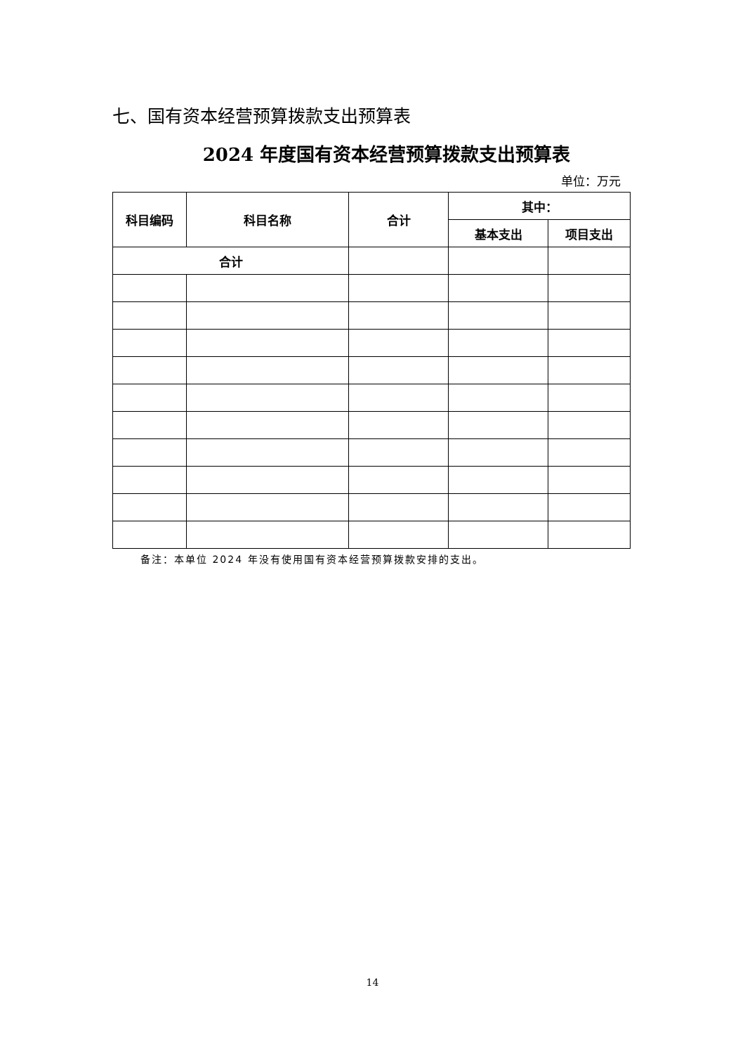七、国有资本经营预算拨款支出预算表
2024 年度国有资本经营预算拨款支出预算表
单位：万元
| 科目编码 | 科目名称 | 合计 | 其中： | |
| --- | --- | --- | --- | --- |
| | | | 基本支出 | 项目支出 |
| 合计 | | | | |
备注：本单位 2024 年没有使用国有资本经营预算拨款安排的支出。
14